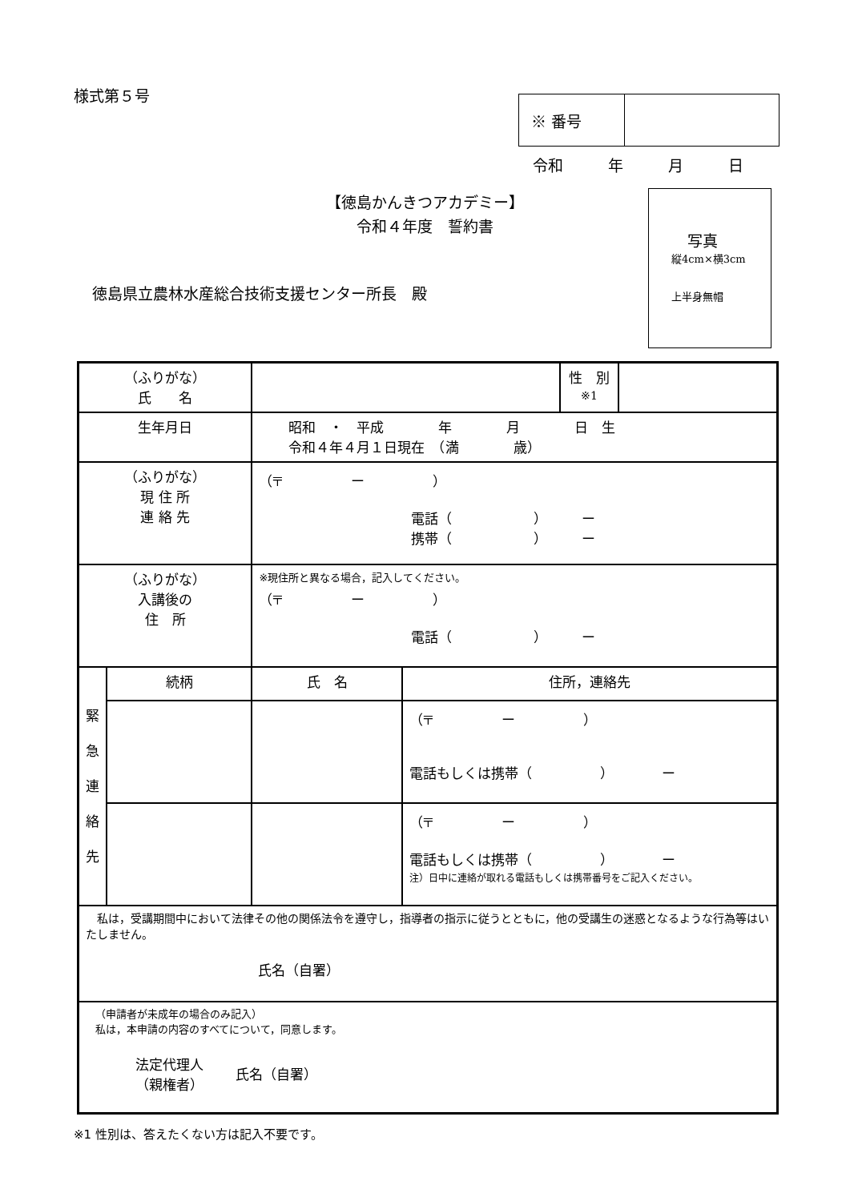様式第５号
| ※ 番号 | |
令和 年 月 日
【徳島かんきつアカデミー】
令和４年度　誓約書
徳島県立農林水産総合技術支援センター所長　殿
写真
縦4cm×横3cm
上半身無帽
| （ふりがな） 氏 名 | | | | 性 別 ※1 | |
| 生年月日 | | 昭和 ・ 平成 年 月 日 生 令和４年４月１日現在 （満 歳） | | | |
| （ふりがな） 現 住 所 連 絡 先 | | （〒 ー ） 電話（ ） ー 携帯（ ） ー | | | |
| （ふりがな） 入講後の 住 所 | | ※現住所と異なる場合，記入してください。 （〒 ー ） 電話（ ） ー | | | |
| 緊 急 連 絡 先 | 続柄 | 氏 名 | 住所，連絡先 | | |
| | | | （〒 ー ） 電話もしくは携帯（ ） ー | | |
| | | | （〒 ー ） 電話もしくは携帯（ ） ー 注）日中に連絡が取れる電話もしくは携帯番号をご記入ください。 | | |
| 私は，受講期間中において法律その他の関係法令を遵守し，指導者の指示に従うとともに，他の受講生の迷惑となるような行為等はいたしません。 氏名（自署） | | | | | |
| （申請者が未成年の場合のみ記入） 私は，本申請の内容のすべてについて，同意します。 法定代理人 （親権者） 氏名（自署） | | | | | |
※1 性別は、答えたくない方は記入不要です。